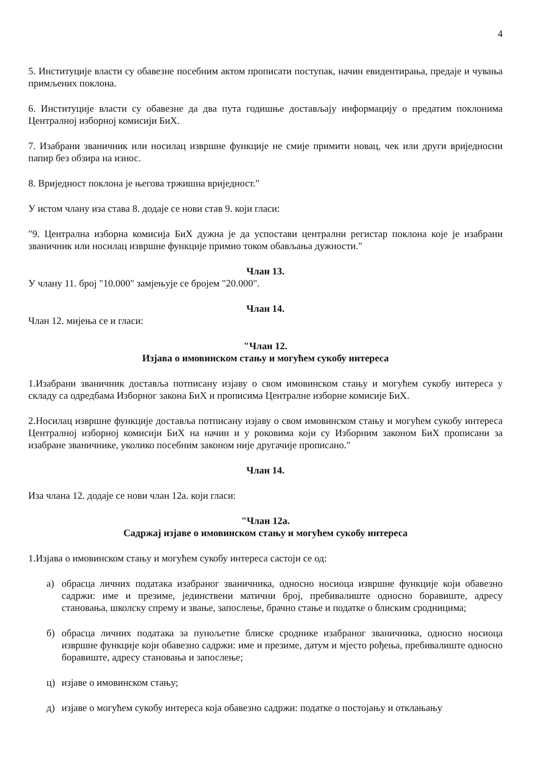4
5. Институције власти су обавезне посебним актом прописати поступак, начин евидентирања, предаје и чувања примљених поклона.
6. Институције власти су обавезне да два пута годишње достављају информацију о предатим поклонима Централној изборној комисији БиХ.
7. Изабрани званичник или носилац извршне функције не смије примити новац, чек или други вриједносни папир без обзира на износ.
8. Вриједност поклона је његова тржишна вриједност."
У истом члану иза става 8. додаје се нови став 9. који гласи:
"9. Централна изборна комисија БиХ дужна је да успостави централни регистар поклона које је изабрани званичник или носилац извршне функције примио током обављања дужности."
Члан 13.
У члану 11. број "10.000" замјењује се бројем "20.000".
Члан 14.
Члан 12. мијења се и гласи:
"Члан 12.
Изјава о имовинском стању и могућем сукобу интереса
1.Изабрани званичник доставља потписану изјаву о свом имовинском стању и могућем сукобу интереса у складу са одредбама Изборног закона БиХ и прописима Централне изборне комисије БиХ.
2.Носилац извршне функције доставља потписану изјаву о свом имовинском стању и могућем сукобу интереса Централној изборној комисији БиХ на начин и у роковима који су Изборним законом БиХ прописани за изабране званичнике, уколико посебним законом није другачије прописано."
Члан 14.
Иза члана 12. додаје се нови члан 12а. који гласи:
"Члан 12а.
Садржај изјаве о имовинском стању и могућем сукобу интереса
1.Изјава о имовинском стању и могућем сукобу интереса састоји се од:
а) обрасца личних података изабраног званичника, односно носиоца извршне функције који обавезно садржи: име и презиме, јединствени матични број, пребивалиште односно боравиште, адресу становања, школску спрему и звање, запослење, брачно стање и податке о блиским сродницима;
б) обрасца личних података за пунољетне блиске сроднике изабраног званичника, односно носиоца извршне функције који обавезно садржи: име и презиме, датум и мјесто рођења, пребивалиште односно боравиште, адресу становања и запослење;
ц) изјаве о имовинском стању;
д) изјаве о могућем сукобу интереса која обавезно садржи: податке о постојању и отклањању